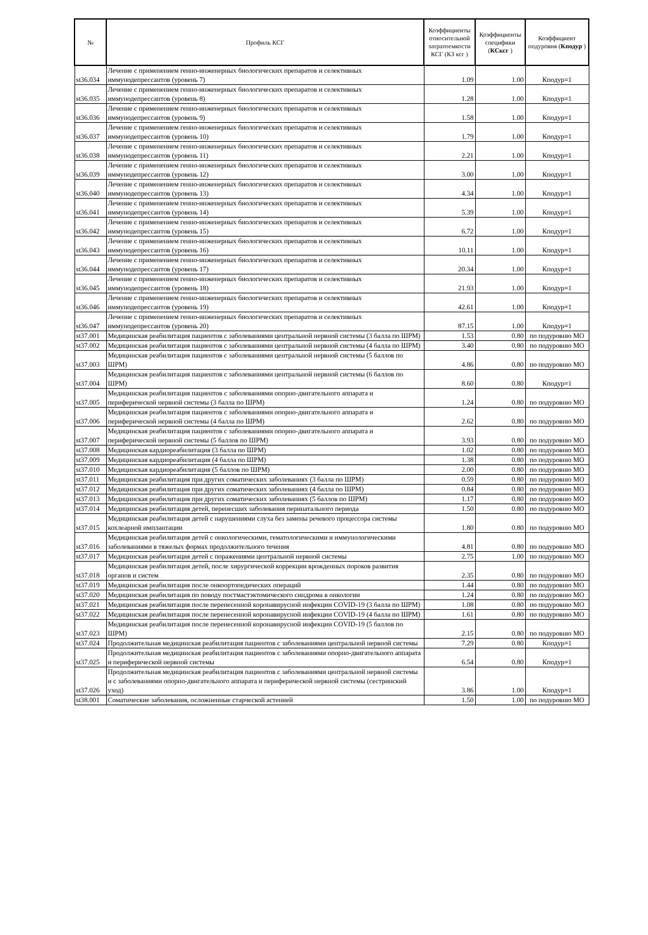| № | Профиль КСГ | Коэффициенты относительной затратоемкости КСГ (КЗ ксг ) | Коэффициенты специфики ( КСксг ) | Коэффициент подуровня ( Кподур ) |
| --- | --- | --- | --- | --- |
| st36.034 | Лечение с применением генно-инженерных биологических препаратов и селективных иммунодепрессантов (уровень 7) | 1.09 | 1.00 | Кподур=1 |
| st36.035 | Лечение с применением генно-инженерных биологических препаратов и селективных иммунодепрессантов (уровень 8) | 1.28 | 1.00 | Кподур=1 |
| st36.036 | Лечение с применением генно-инженерных биологических препаратов и селективных иммунодепрессантов (уровень 9) | 1.58 | 1.00 | Кподур=1 |
| st36.037 | Лечение с применением генно-инженерных биологических препаратов и селективных иммунодепрессантов (уровень 10) | 1.79 | 1.00 | Кподур=1 |
| st36.038 | Лечение с применением генно-инженерных биологических препаратов и селективных иммунодепрессантов (уровень 11) | 2.21 | 1.00 | Кподур=1 |
| st36.039 | Лечение с применением генно-инженерных биологических препаратов и селективных иммунодепрессантов (уровень 12) | 3.00 | 1.00 | Кподур=1 |
| st36.040 | Лечение с применением генно-инженерных биологических препаратов и селективных иммунодепрессантов (уровень 13) | 4.34 | 1.00 | Кподур=1 |
| st36.041 | Лечение с применением генно-инженерных биологических препаратов и селективных иммунодепрессантов (уровень 14) | 5.39 | 1.00 | Кподур=1 |
| st36.042 | Лечение с применением генно-инженерных биологических препаратов и селективных иммунодепрессантов (уровень 15) | 6.72 | 1.00 | Кподур=1 |
| st36.043 | Лечение с применением генно-инженерных биологических препаратов и селективных иммунодепрессантов (уровень 16) | 10.11 | 1.00 | Кподур=1 |
| st36.044 | Лечение с применением генно-инженерных биологических препаратов и селективных иммунодепрессантов (уровень 17) | 20.34 | 1.00 | Кподур=1 |
| st36.045 | Лечение с применением генно-инженерных биологических препаратов и селективных иммунодепрессантов (уровень 18) | 21.93 | 1.00 | Кподур=1 |
| st36.046 | Лечение с применением генно-инженерных биологических препаратов и селективных иммунодепрессантов (уровень 19) | 42.61 | 1.00 | Кподур=1 |
| st36.047 | Лечение с применением генно-инженерных биологических препаратов и селективных иммунодепрессантов (уровень 20) | 87.15 | 1.00 | Кподур=1 |
| st37.001 | Медицинская реабилитация пациентов с заболеваниями центральной нервной системы (3 балла по ШРМ) | 1.53 | 0.80 | по подуровню МО |
| st37.002 | Медицинская реабилитация пациентов с заболеваниями центральной нервной системы (4 балла по ШРМ) | 3.40 | 0.80 | по подуровню МО |
| st37.003 | Медицинская реабилитация пациентов с заболеваниями центральной нервной системы (5 баллов по ШРМ) | 4.86 | 0.80 | по подуровню МО |
| st37.004 | Медицинская реабилитация пациентов с заболеваниями центральной нервной системы (6 баллов по ШРМ) | 8.60 | 0.80 | Кподур=1 |
| st37.005 | Медицинская реабилитация пациентов с заболеваниями опорно-двигательного аппарата и периферической нервной системы (3 балла по ШРМ) | 1.24 | 0.80 | по подуровню МО |
| st37.006 | Медицинская реабилитация пациентов с заболеваниями опорно-двигательного аппарата и периферической нервной системы (4 балла по ШРМ) | 2.62 | 0.80 | по подуровню МО |
| st37.007 | Медицинская реабилитация пациентов с заболеваниями опорно-двигательного аппарата и периферической нервной системы (5 баллов по ШРМ) | 3.93 | 0.80 | по подуровню МО |
| st37.008 | Медицинская кардиореабилитация (3 балла по ШРМ) | 1.02 | 0.80 | по подуровню МО |
| st37.009 | Медицинская кардиореабилитация (4 балла по ШРМ) | 1.38 | 0.80 | по подуровню МО |
| st37.010 | Медицинская кардиореабилитация (5 баллов по ШРМ) | 2.00 | 0.80 | по подуровню МО |
| st37.011 | Медицинская реабилитация при других соматических заболеваниях (3 балла по ШРМ) | 0.59 | 0.80 | по подуровню МО |
| st37.012 | Медицинская реабилитация при других соматических заболеваниях (4 балла по ШРМ) | 0.84 | 0.80 | по подуровню МО |
| st37.013 | Медицинская реабилитация при других соматических заболеваниях (5 баллов по ШРМ) | 1.17 | 0.80 | по подуровню МО |
| st37.014 | Медицинская реабилитация детей, перенесших заболевания перинатального периода | 1.50 | 0.80 | по подуровню МО |
| st37.015 | Медицинская реабилитация детей с нарушениями слуха без замены речевого процессора системы кохлеарной имплантации | 1.80 | 0.80 | по подуровню МО |
| st37.016 | Медицинская реабилитация детей с онкологическими, гематологическими и иммунологическими заболеваниями в тяжелых формах продолжительного течения | 4.81 | 0.80 | по подуровню МО |
| st37.017 | Медицинская реабилитация детей с поражениями центральной нервной системы | 2.75 | 1.00 | по подуровню МО |
| st37.018 | Медицинская реабилитация детей, после хирургической коррекции врожденных пороков развития органов и систем | 2.35 | 0.80 | по подуровню МО |
| st37.019 | Медицинская реабилитация после онкоортопедических операций | 1.44 | 0.80 | по подуровню МО |
| st37.020 | Медицинская реабилитация по поводу постмастэктомического синдрома в онкологии | 1.24 | 0.80 | по подуровню МО |
| st37.021 | Медицинская реабилитация после перенесенной коронавирусной инфекции COVID-19 (3 балла по ШРМ) | 1.08 | 0.80 | по подуровню МО |
| st37.022 | Медицинская реабилитация после перенесенной коронавирусной инфекции COVID-19 (4 балла по ШРМ) | 1.61 | 0.80 | по подуровню МО |
| st37.023 | Медицинская реабилитация после перенесенной коронавирусной инфекции COVID-19 (5 баллов по ШРМ) | 2.15 | 0.80 | по подуровню МО |
| st37.024 | Продолжительная медицинская реабилитация пациентов с заболеваниями центральной нервной системы | 7.29 | 0.80 | Кподур=1 |
| st37.025 | Продолжительная медицинская реабилитация пациентов с заболеваниями опорно-двигательного аппарата и периферической нервной системы | 6.54 | 0.80 | Кподур=1 |
| st37.026 | Продолжительная медицинская реабилитация пациентов с заболеваниями центральной нервной системы и с заболеваниями опорно-двигательного аппарата и периферической нервной системы (сестринский уход) | 3.86 | 1.00 | Кподур=1 |
| st38.001 | Соматические заболевания, осложненные старческой астенией | 1.50 | 1.00 | по подуровню МО |